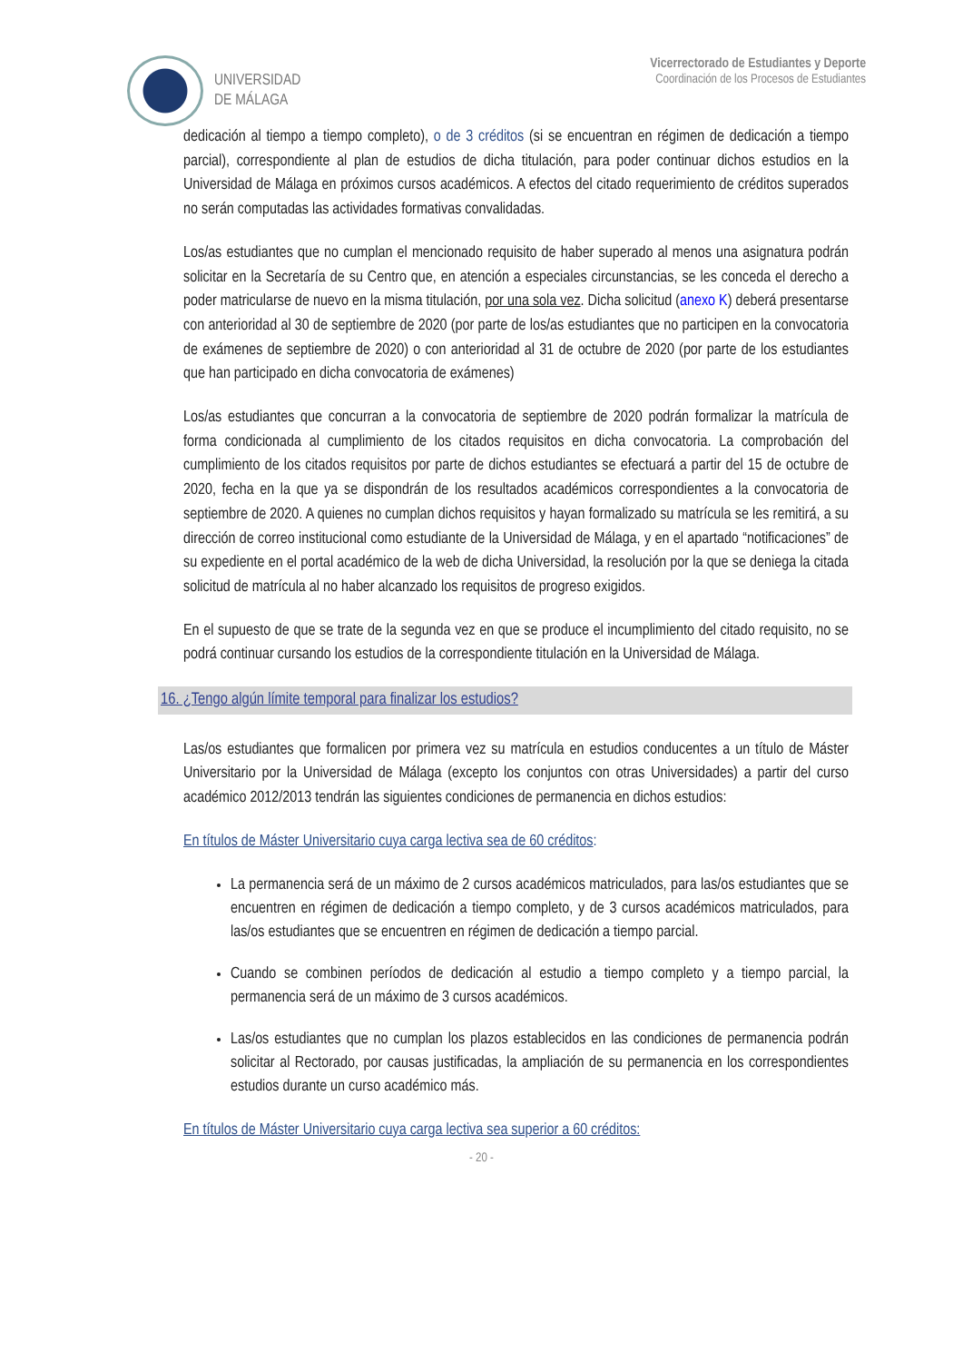UNIVERSIDAD
DE MÁLAGA
Vicerrectorado de Estudiantes y Deporte
Coordinación de los Procesos de Estudiantes
dedicación al tiempo a tiempo completo), o de 3 créditos (si se encuentran en régimen de dedicación a tiempo parcial), correspondiente al plan de estudios de dicha titulación, para poder continuar dichos estudios en la Universidad de Málaga en próximos cursos académicos. A efectos del citado requerimiento de créditos superados no serán computadas las actividades formativas convalidadas.
Los/as estudiantes que no cumplan el mencionado requisito de haber superado al menos una asignatura podrán solicitar en la Secretaría de su Centro que, en atención a especiales circunstancias, se les conceda el derecho a poder matricularse de nuevo en la misma titulación, por una sola vez. Dicha solicitud (anexo K) deberá presentarse con anterioridad al 30 de septiembre de 2020 (por parte de los/as estudiantes que no participen en la convocatoria de exámenes de septiembre de 2020) o con anterioridad al 31 de octubre de 2020 (por parte de los estudiantes que han participado en dicha convocatoria de exámenes)
Los/as estudiantes que concurran a la convocatoria de septiembre de 2020 podrán formalizar la matrícula de forma condicionada al cumplimiento de los citados requisitos en dicha convocatoria. La comprobación del cumplimiento de los citados requisitos por parte de dichos estudiantes se efectuará a partir del 15 de octubre de 2020, fecha en la que ya se dispondrán de los resultados académicos correspondientes a la convocatoria de septiembre de 2020. A quienes no cumplan dichos requisitos y hayan formalizado su matrícula se les remitirá, a su dirección de correo institucional como estudiante de la Universidad de Málaga, y en el apartado “notificaciones” de su expediente en el portal académico de la web de dicha Universidad, la resolución por la que se deniega la citada solicitud de matrícula al no haber alcanzado los requisitos de progreso exigidos.
En el supuesto de que se trate de la segunda vez en que se produce el incumplimiento del citado requisito, no se podrá continuar cursando los estudios de la correspondiente titulación en la Universidad de Málaga.
16. ¿Tengo algún límite temporal para finalizar los estudios?
Las/os estudiantes que formalicen por primera vez su matrícula en estudios conducentes a un título de Máster Universitario por la Universidad de Málaga (excepto los conjuntos con otras Universidades) a partir del curso académico 2012/2013 tendrán las siguientes condiciones de permanencia en dichos estudios:
En títulos de Máster Universitario cuya carga lectiva sea de 60 créditos:
La permanencia será de un máximo de 2 cursos académicos matriculados, para las/os estudiantes que se encuentren en régimen de dedicación a tiempo completo, y de 3 cursos académicos matriculados, para las/os estudiantes que se encuentren en régimen de dedicación a tiempo parcial.
Cuando se combinen períodos de dedicación al estudio a tiempo completo y a tiempo parcial, la permanencia será de un máximo de 3 cursos académicos.
Las/os estudiantes que no cumplan los plazos establecidos en las condiciones de permanencia podrán solicitar al Rectorado, por causas justificadas, la ampliación de su permanencia en los correspondientes estudios durante un curso académico más.
En títulos de Máster Universitario cuya carga lectiva sea superior a 60 créditos:
- 20 -